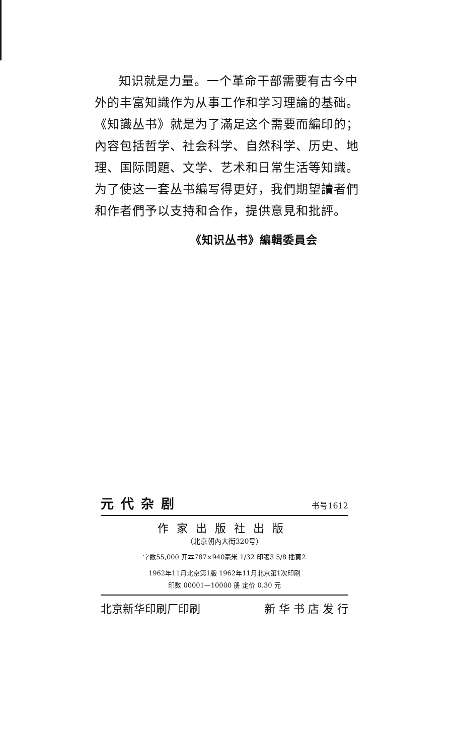知识就是力量。一个革命干部需要有古今中外的丰富知識作为从事工作和学习理論的基础。《知識丛书》就是为了滿足这个需要而編印的；內容包括哲学、社会科学、自然科学、历史、地理、国际問題、文学、艺术和日常生活等知識。为了使这一套丛书編写得更好，我們期望讀者們和作者們予以支持和合作，提供意見和批評。
《知识丛书》編輯委員会
元代杂剧 书号1612
作家出版社出版
（北京朝內大街320号）
字数55,000 开本787×940毫米 1/32 印張3 5/8 插頁2
1962年11月北京第1版 1962年11月北京第1次印刷
印数 00001—10000 册 定价 0.30 元
北京新华印刷厂印刷 新 华 书 店 发 行